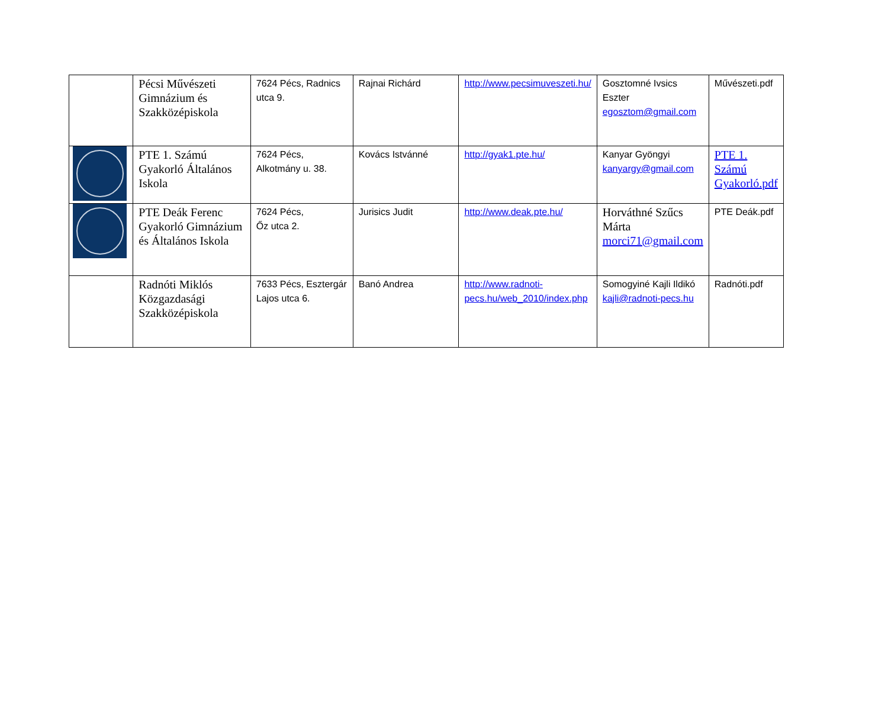| | Pécsi Művészeti Gimnázium és Szakközépiskola | 7624 Pécs, Radnics utca 9. | Rajnai Richárd | http://www.pecsimuveszeti.hu/ | Gosztomné Ivsics Eszter egosztom@gmail.com | Művészeti.pdf |
| | PTE 1. Számú Gyakorló Általános Iskola | 7624 Pécs, Alkotmány u. 38. | Kovács Istvánné | http://gyak1.pte.hu/ | Kanyar Gyöngyi kanyargy@gmail.com | PTE 1. Számú Gyakorló.pdf |
| | PTE Deák Ferenc Gyakorló Gimnázium és Általános Iskola | 7624 Pécs, Őz utca 2. | Jurisics Judit | http://www.deak.pte.hu/ | Horváthné Szűcs Márta morci71@gmail.com | PTE Deák.pdf |
| | Radnóti Miklós Közgazdasági Szakközépiskola | 7633 Pécs, Esztergár Lajos utca 6. | Banó Andrea | http://www.radnoti-pecs.hu/web_2010/index.php | Somogyiné Kajli Ildikó kajli@radnoti-pecs.hu | Radnóti.pdf |